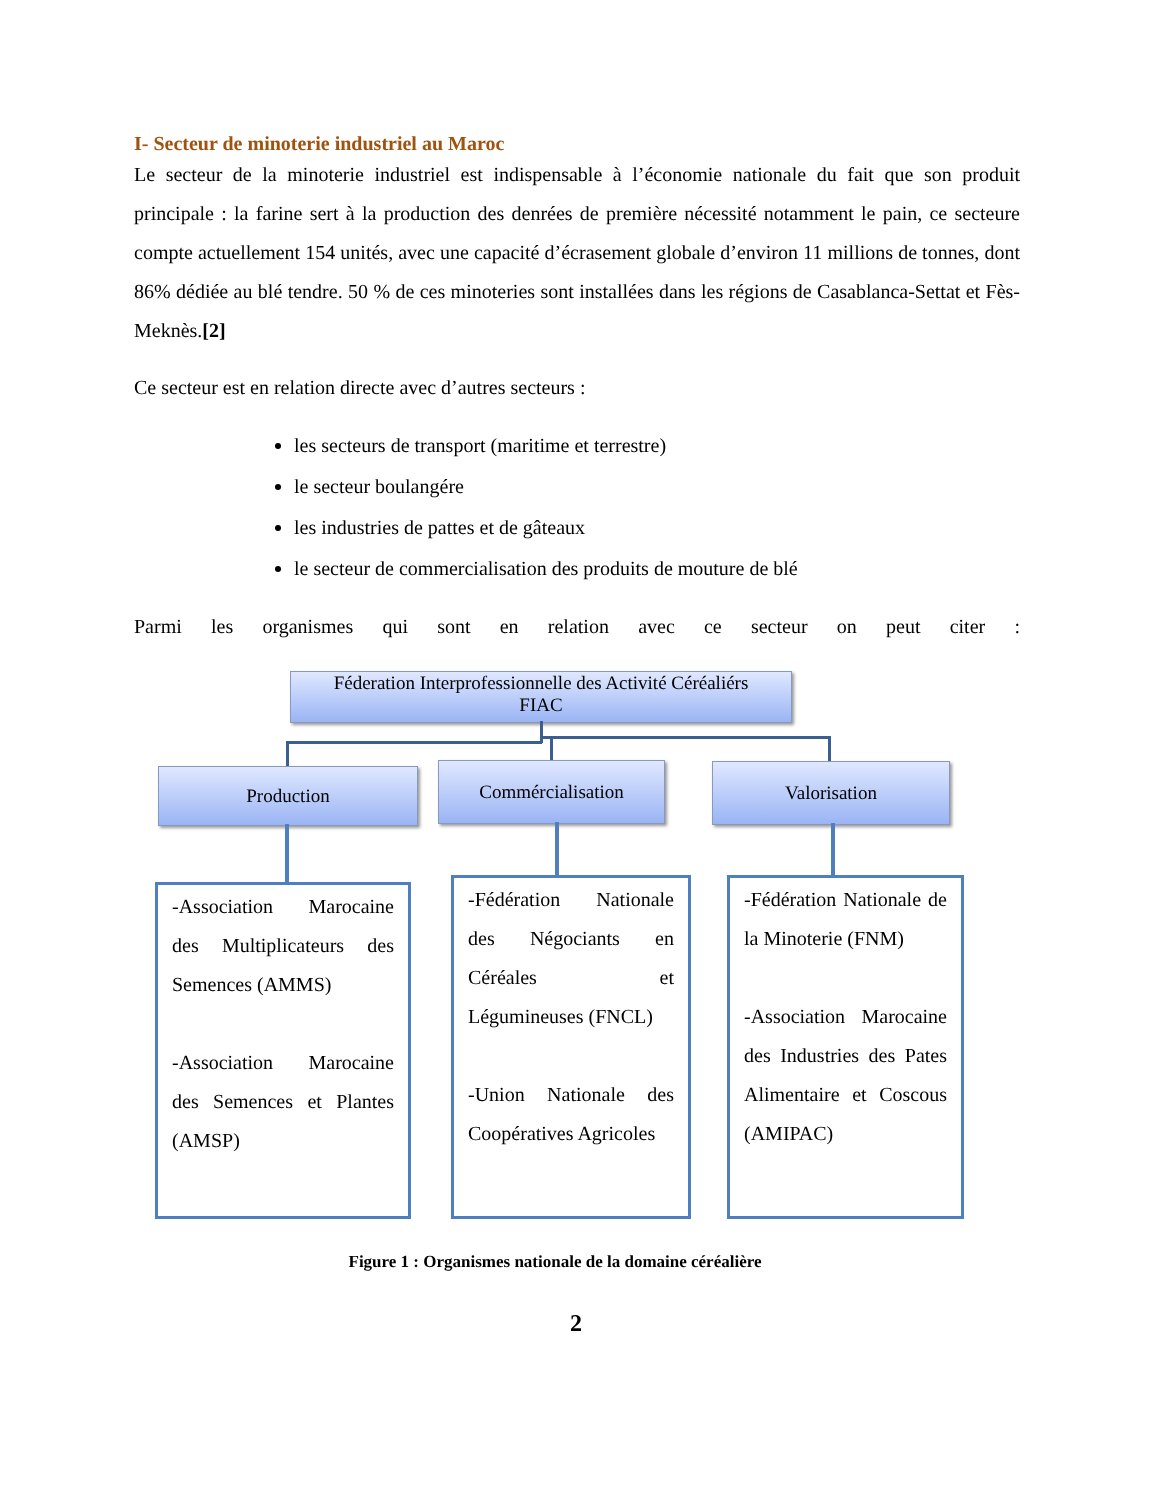I- Secteur de minoterie industriel au Maroc
Le secteur de la minoterie industriel est indispensable à l’économie nationale du fait que son produit principale : la farine sert à la production des denrées de première nécessité notamment le pain, ce secteure compte actuellement 154 unités, avec une capacité d’écrasement globale d’environ 11 millions de tonnes, dont 86% dédiée au blé tendre. 50 % de ces minoteries sont installées dans les régions de Casablanca-Settat et Fès-Meknès.[2]
Ce secteur est en relation directe avec d’autres secteurs :
les secteurs de transport (maritime et terrestre)
le secteur boulangére
les industries de pattes et de gâteaux
le secteur de commercialisation des produits de mouture de blé
Parmi les organismes qui sont en relation avec ce secteur on peut citer :
Féderation Interprofessionnelle des Activité Céréaliérs
FIAC
Production Commércialisation Valorisation
-Association Marocaine des Multiplicateurs des Semences (AMMS)
-Association Marocaine des Semences et Plantes (AMSP)
-Fédération Nationale des Négociants en Céréales et Légumineuses (FNCL)
-Union Nationale des Coopératives Agricoles
-Fédération Nationale de la Minoterie (FNM)
-Association Marocaine des Industries des Pates Alimentaire et Coscous (AMIPAC)
Figure 1 : Organismes nationale de la domaine céréalière
2